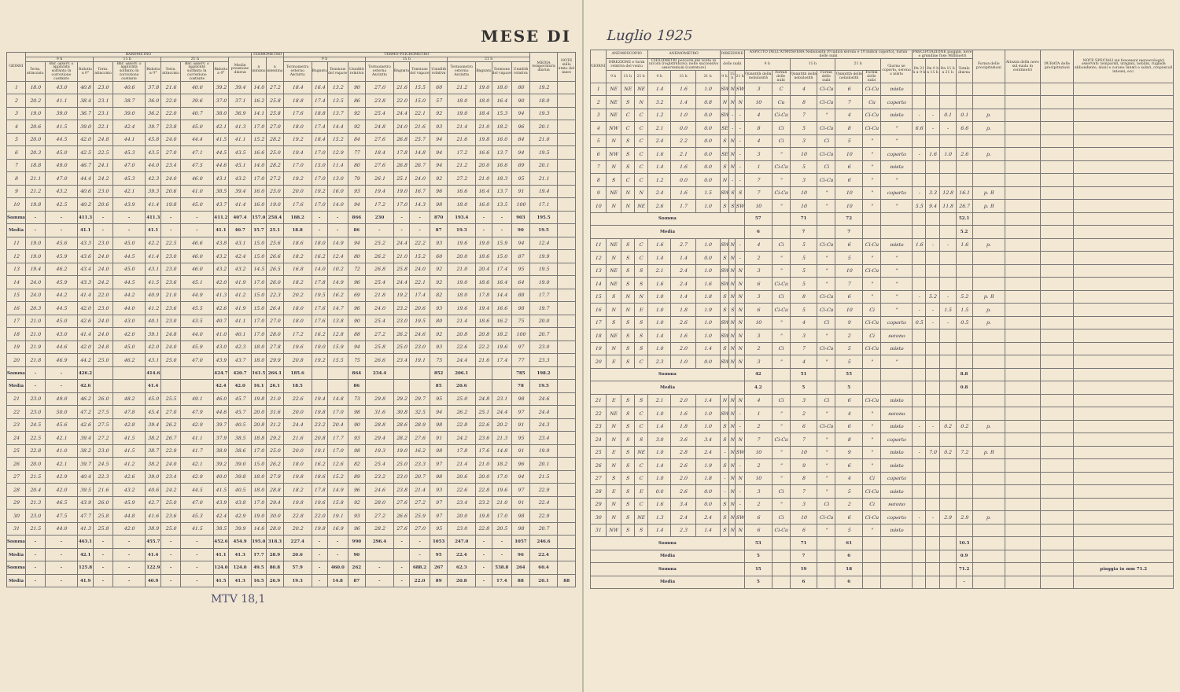MESE DI
| GIORNI | BAROMETRO | | | | | | | | | | TERMOMETRO | | TERMO-PSICROMETRO | | | | | | | | | | | | MEDIA temperatura diurna | NOTE sullo stato del mare |
| --- | --- | --- | --- | --- | --- | --- | --- | --- | --- | --- | --- | --- | --- | --- | --- | --- | --- | --- | --- | --- | --- | --- | --- | --- | --- | --- |
| | 9 h | | | 15 h | | | 21 h | | | Media pressione diurna | a minimo | a massimo | 9 h | | | | 15 h | | | | 21 h | | | | | |
| | Term. attaccato | Bar. osserv. o applicata soltanto la correzione costante | Ridotto a 0° | Term. attaccato | Bar. osserv. o applicata soltanto la correzione costante | Ridotto a 0° | Term. attaccato | Bar. osserv. o applicata soltanto la correzione costante | Ridotto a 0° | | | | Termometro esterno Asciutto | Bagnato | Tensione del vapore | Umidità relativa | Termometro esterno Asciutto | Bagnato | Tensione del vapore | Umidità relativa | Termometro esterno Asciutto | Bagnato | Tensione del vapore | Umidità relativa | | |
| 1 | 18.0 | 43.0 | 40.8 | 23.0 | 40.6 | 37.8 | 21.6 | 40.0 | 39.2 | 39.4 | 14.0 | 27.2 | 18.4 | 16.4 | 13.2 | 90 | 27.0 | 21.6 | 15.5 | 60 | 21.2 | 19.0 | 18.0 | 80 | 19.2 | |
| 2 | 20.2 | 41.1 | 38.4 | 23.1 | 38.7 | 36.0 | 22.0 | 39.6 | 37.0 | 37.1 | 16.2 | 25.8 | 18.8 | 17.4 | 13.5 | 86 | 23.8 | 22.0 | 15.0 | 57 | 18.0 | 18.0 | 16.4 | 90 | 18.0 | |
| 3 | 19.0 | 39.0 | 36.7 | 23.1 | 39.0 | 36.2 | 22.0 | 40.7 | 38.0 | 36.9 | 14.1 | 25.8 | 17.6 | 18.8 | 13.7 | 92 | 25.4 | 24.4 | 22.1 | 92 | 19.0 | 18.4 | 15.3 | 94 | 19.3 | |
| 4 | 20.6 | 41.5 | 39.0 | 22.1 | 42.4 | 39.7 | 23.8 | 45.0 | 42.1 | 41.3 | 17.0 | 27.0 | 18.0 | 17.4 | 14.4 | 92 | 24.8 | 24.0 | 21.6 | 93 | 21.4 | 21.0 | 18.2 | 96 | 20.1 | |
| 5 | 20.0 | 44.5 | 42.0 | 24.8 | 44.1 | 45.8 | 24.0 | 44.4 | 41.5 | 41.1 | 15.2 | 28.2 | 19.2 | 18.4 | 15.2 | 84 | 27.6 | 26.8 | 25.7 | 94 | 21.6 | 19.8 | 16.0 | 84 | 21.0 | |
| 6 | 20.3 | 45.0 | 42.5 | 22.5 | 45.3 | 43.5 | 27.0 | 47.1 | 44.5 | 43.5 | 16.6 | 25.0 | 19.4 | 17.0 | 12.9 | 77 | 18.4 | 17.8 | 14.8 | 94 | 17.2 | 16.6 | 13.7 | 94 | 19.5 | |
| 7 | 18.8 | 49.0 | 46.7 | 24.1 | 47.0 | 44.0 | 23.4 | 47.5 | 44.6 | 45.1 | 14.0 | 28.2 | 17.0 | 15.0 | 11.4 | 80 | 27.6 | 26.8 | 26.7 | 94 | 21.2 | 20.0 | 16.6 | 89 | 20.1 | |
| 8 | 21.1 | 47.0 | 44.4 | 24.2 | 45.3 | 42.3 | 24.0 | 46.0 | 43.1 | 43.2 | 17.0 | 27.2 | 19.2 | 17.0 | 13.0 | 79 | 26.1 | 25.1 | 24.0 | 92 | 27.2 | 21.0 | 18.3 | 95 | 21.1 | |
| 9 | 21.2 | 43.2 | 40.6 | 23.0 | 42.1 | 39.3 | 20.6 | 41.0 | 38.5 | 39.4 | 16.0 | 25.0 | 20.0 | 19.2 | 16.0 | 93 | 19.4 | 19.0 | 16.7 | 96 | 16.6 | 16.4 | 13.7 | 91 | 19.4 | |
| 10 | 19.8 | 42.5 | 40.2 | 20.6 | 43.9 | 41.4 | 19.8 | 45.0 | 43.7 | 41.4 | 16.0 | 19.0 | 17.6 | 17.0 | 14.0 | 94 | 17.2 | 17.0 | 14.3 | 98 | 18.0 | 16.0 | 13.5 | 100 | 17.1 | |
| Somma | - | - | 411.3 | - | - | 411.3 | - | - | 411.2 | 407.4 | 157.0 | 258.4 | 188.2 | - | - | 866 | 230 | - | - | 870 | 193.4 | - | - | 903 | 195.5 | |
| Media | - | - | 41.1 | - | - | 41.1 | - | - | 41.1 | 40.7 | 15.7 | 25.1 | 18.8 | - | - | 86 | - | - | - | 87 | 19.3 | - | - | 90 | 19.5 | |
| 11 | 19.0 | 45.6 | 43.3 | 23.0 | 45.0 | 42.2 | 22.5 | 46.6 | 43.8 | 43.1 | 15.0 | 25.6 | 18.6 | 18.0 | 14.9 | 94 | 25.2 | 24.4 | 22.2 | 93 | 19.6 | 19.0 | 15.9 | 94 | 12.4 | |
| 12 | 19.0 | 45.9 | 43.6 | 24.0 | 44.5 | 41.4 | 23.0 | 46.0 | 43.2 | 42.4 | 15.0 | 26.6 | 18.2 | 16.2 | 12.4 | 80 | 26.2 | 21.0 | 15.2 | 60 | 20.0 | 18.6 | 15.0 | 87 | 19.9 | |
| 13 | 19.4 | 46.2 | 43.4 | 24.0 | 45.0 | 43.1 | 23.0 | 46.0 | 43.2 | 43.2 | 14.5 | 26.5 | 16.8 | 14.0 | 10.2 | 72 | 26.8 | 25.8 | 24.0 | 92 | 21.0 | 20.4 | 17.4 | 95 | 19.5 | |
| 14 | 24.0 | 45.9 | 43.3 | 24.2 | 44.5 | 41.5 | 23.6 | 45.1 | 42.0 | 41.9 | 17.0 | 26.0 | 18.2 | 17.8 | 14.9 | 96 | 25.4 | 24.4 | 22.1 | 92 | 19.0 | 18.6 | 16.4 | 64 | 19.0 | |
| 15 | 24.0 | 44.2 | 41.4 | 22.0 | 44.2 | 40.9 | 21.0 | 44.9 | 41.3 | 41.2 | 15.0 | 22.3 | 20.2 | 19.5 | 16.2 | 69 | 21.8 | 19.2 | 17.4 | 82 | 18.0 | 17.8 | 14.4 | 88 | 17.7 | |
| 16 | 20.3 | 44.5 | 42.0 | 23.0 | 44.0 | 41.2 | 23.6 | 45.5 | 42.6 | 41.9 | 15.0 | 26.4 | 18.0 | 17.6 | 14.7 | 96 | 24.0 | 23.2 | 20.6 | 93 | 19.6 | 19.4 | 16.6 | 98 | 19.7 | |
| 17 | 21.0 | 45.0 | 42.6 | 24.0 | 43.0 | 40.1 | 23.0 | 43.5 | 40.7 | 41.1 | 17.0 | 27.0 | 18.0 | 17.6 | 13.8 | 90 | 25.4 | 23.0 | 19.5 | 80 | 21.4 | 18.6 | 16.2 | 75 | 20.0 | |
| 18 | 21.0 | 43.0 | 41.4 | 24.0 | 42.0 | 39.1 | 24.8 | 44.0 | 41.0 | 40.1 | 17.0 | 28.0 | 17.2 | 16.2 | 12.8 | 88 | 27.2 | 26.2 | 24.6 | 92 | 20.8 | 20.8 | 18.2 | 100 | 20.7 | |
| 19 | 21.9 | 44.6 | 42.0 | 24.8 | 45.0 | 42.0 | 24.0 | 45.9 | 43.0 | 42.3 | 18.0 | 27.8 | 19.6 | 19.0 | 15.9 | 94 | 25.8 | 25.0 | 23.0 | 93 | 22.6 | 22.2 | 19.6 | 97 | 23.0 | |
| 20 | 21.8 | 46.9 | 44.2 | 25.0 | 46.2 | 43.1 | 25.0 | 47.0 | 43.9 | 43.7 | 18.0 | 29.9 | 20.8 | 19.2 | 15.5 | 75 | 26.6 | 23.4 | 19.1 | 75 | 24.4 | 21.6 | 17.4 | 77 | 23.3 | |
| Somma | - | - | 426.2 | | | 414.6 | | | 424.7 | 420.7 | 161.5 | 266.1 | 185.6 | | | 864 | 234.4 | | | 852 | 206.1 | | | 785 | 198.2 | |
| Media | - | - | 42.6 | | | 41.4 | | | 42.4 | 42.0 | 16.1 | 26.1 | 18.5 | | | 86 | | | | 85 | 20.6 | | | 78 | 19.5 | |
| 21 | 23.0 | 49.0 | 46.2 | 26.0 | 48.2 | 45.0 | 25.5 | 49.1 | 46.0 | 45.7 | 19.8 | 31.0 | 22.6 | 19.4 | 14.8 | 73 | 29.8 | 29.2 | 29.7 | 95 | 25.0 | 24.8 | 23.1 | 98 | 24.6 | |
| 22 | 23.0 | 50.0 | 47.2 | 27.5 | 47.8 | 45.4 | 27.0 | 47.9 | 44.6 | 45.7 | 20.0 | 31.6 | 20.0 | 19.8 | 17.0 | 98 | 31.6 | 30.8 | 32.5 | 94 | 26.2 | 25.1 | 24.4 | 97 | 24.4 | |
| 23 | 24.5 | 45.6 | 42.6 | 27.5 | 42.8 | 39.4 | 26.2 | 42.9 | 39.7 | 40.5 | 20.8 | 31.2 | 24.4 | 23.2 | 20.4 | 90 | 28.8 | 28.6 | 28.9 | 98 | 22.8 | 22.6 | 20.2 | 91 | 24.3 | |
| 24 | 22.5 | 42.1 | 39.4 | 27.2 | 41.5 | 38.2 | 26.7 | 41.1 | 37.9 | 38.5 | 18.8 | 29.2 | 21.6 | 20.8 | 17.7 | 93 | 29.4 | 28.2 | 27.6 | 91 | 24.2 | 23.6 | 21.3 | 95 | 23.4 | |
| 25 | 22.8 | 41.0 | 38.2 | 23.0 | 41.5 | 38.7 | 22.9 | 41.7 | 38.9 | 38.6 | 17.0 | 25.0 | 20.0 | 19.1 | 17.0 | 98 | 19.3 | 19.0 | 16.2 | 98 | 17.8 | 17.6 | 14.8 | 91 | 19.9 | |
| 26 | 20.0 | 42.1 | 39.7 | 24.5 | 41.2 | 38.2 | 24.0 | 42.1 | 39.2 | 39.0 | 15.0 | 26.2 | 18.0 | 16.2 | 12.6 | 82 | 25.4 | 25.0 | 23.3 | 97 | 21.4 | 21.0 | 18.2 | 96 | 20.1 | |
| 27 | 21.5 | 42.9 | 40.4 | 22.3 | 42.6 | 39.0 | 23.4 | 42.9 | 40.0 | 39.8 | 18.0 | 27.9 | 19.8 | 18.6 | 15.2 | 89 | 23.2 | 23.0 | 20.7 | 98 | 20.6 | 20.0 | 17.0 | 94 | 21.5 | |
| 28 | 20.4 | 42.0 | 39.5 | 21.6 | 43.2 | 40.6 | 24.2 | 44.5 | 41.5 | 40.5 | 18.0 | 28.8 | 18.2 | 17.8 | 14.9 | 96 | 24.6 | 23.8 | 21.4 | 93 | 22.6 | 22.8 | 19.6 | 97 | 22.9 | |
| 29 | 21.3 | 46.5 | 43.9 | 26.0 | 45.9 | 42.7 | 25.0 | 47.0 | 43.9 | 43.8 | 17.0 | 29.4 | 19.8 | 19.6 | 15.8 | 92 | 28.0 | 27.6 | 27.2 | 97 | 23.4 | 23.2 | 21.0 | 91 | 22.4 | |
| 30 | 23.0 | 47.5 | 47.7 | 25.8 | 44.8 | 41.6 | 23.6 | 45.3 | 42.4 | 42.9 | 19.0 | 30.0 | 22.8 | 22.0 | 19.1 | 93 | 27.2 | 26.6 | 25.9 | 97 | 20.0 | 19.8 | 17.0 | 98 | 22.9 | |
| 31 | 21.5 | 44.0 | 41.3 | 25.8 | 42.0 | 38.9 | 25.0 | 41.5 | 38.5 | 39.9 | 14.6 | 28.0 | 20.2 | 19.8 | 16.9 | 96 | 28.2 | 27.6 | 27.0 | 95 | 23.0 | 22.8 | 20.5 | 98 | 20.7 | |
| Somma | - | - | 463.1 | - | - | 455.7 | - | - | 452.6 | 454.9 | 195.0 | 318.3 | 227.4 | - | - | 990 | 296.4 | - | - | 1053 | 247.0 | - | - | 1057 | 246.6 | |
| Media | - | - | 42.1 | - | - | 41.4 | - | - | 41.1 | 41.3 | 17.7 | 28.9 | 20.6 | - | - | 90 | | | - | 95 | 22.4 | - | - | 96 | 22.4 | |
| Somma | - | - | 125.8 | - | - | 122.9 | - | - | 124.0 | 124.0 | 49.5 | 80.8 | 57.9 | - | 460.0 | 262 | - | - | 688.2 | 267 | 62.3 | - | 538.8 | 264 | 60.4 | |
| Media | - | - | 41.9 | - | - | 40.9 | - | - | 41.5 | 41.3 | 16.5 | 26.9 | 19.3 | - | 14.8 | 87 | - | - | 22.0 | 89 | 20.8 | - | 17.4 | 88 | 20.1 | 88 |
MTV 18,1
Luglio 1925
| GIORNI | ANEMOSCOPIO | | | ANEMOMETRO | | | DIREZIONE | | | ASPETTO DELL'ATMOSFERA Nebulosità (0 indica sereno e 10 indica coperto), forma delle nubi | | | | | | | PRECIPITAZIONE pioggia, neve e grandine fuse Millimetri | | | | Forma delle precipitazioni | Altezza della neve sul suolo in centimetri | DURATA delle precipitazioni | NOTE SPECIALI sui fenomeni meteorologici osservati: temporali, uragani, nebbia, rugiada abbondante, aloni e corone lunari e solari, crepuscoli intensi, ecc. |
| --- | --- | --- | --- | --- | --- | --- | --- | --- | --- | --- | --- | --- | --- | --- | --- | --- | --- | --- | --- | --- | --- | --- | --- | --- |
| | DIREZIONE e forza relativa del vento | | | CHILOMETRI percorsi dal vento in un'ora (registratore); nelle successive osservazioni (contatore) | | | delle nubi | | | 9 h | | 15 h | | 21 h | | Giorno se coperto, sereno o misto | Da 21 h a 9 h | Da 9 h a 15 h | Da 15 h a 21 h | Totale diurno | | | | |
| | 9 h | 15 h | 21 h | 9 h | 15 h | 21 h | 9 h | 15 h | 21 h | Quantità della nebulosità | Forma delle nubi | Quantità della nebulosità | Forma delle nubi | Quantità della nebulosità | Forma delle nubi | | | | | | | | | |
| 1 | NE | NE | NE | 1.4 | 1.6 | 1.0 | SW | N | SW | 3 | C | 4 | Ci-Cu | 6 | Ci-Cu | misto | | | | | | | | |
| 2 | NE | S | N | 3.2 | 1.4 | 0.8 | N | N | N | 10 | Cu | 8 | Ci-Cu | 7 | Cu | coperto | | | | | | | | |
| 3 | NE | C | C | 1.2 | 1.0 | 0.0 | SW | - | - | 4 | Ci-Cu | 7 | " | 4 | Ci-Cu | misto | - | - | 0.1 | 0.1 | p. | | | |
| 4 | NW | C | C | 2.1 | 0.0 | 0.0 | SE | - | - | 8 | Ci | 5 | Ci-Cu | 8 | Ci-Cu | " | 6.6 | - | - | 6.6 | p. | | | |
| 5 | N | S | C | 2.4 | 2.2 | 0.0 | S | N | - | 4 | Ci | 3 | Ci | 5 | " | " | | | | | | | | |
| 6 | NW | S | C | 1.6 | 2.1 | 0.0 | SE | N | - | 3 | " | 10 | Ci-Cu | 10 | " | coperto | - | 1.6 | 1.0 | 2.6 | p. | | | |
| 7 | N | S | C | 1.4 | 1.6 | 0.0 | S | N | - | 1 | Ci-Cu | 5 | Ci | 6 | " | misto | | | | | | | | |
| 8 | S | C | C | 1.2 | 0.0 | 0.0 | N | - | - | 7 | " | 3 | Ci-Cu | 6 | " | " | | | | | | | | |
| 9 | NE | N | N | 2.4 | 1.6 | 1.5 | SW | S | S | 7 | Ci-Cu | 10 | " | 10 | " | coperto | - | 3.3 | 12.8 | 16.1 | p. B | | | |
| 10 | N | N | NE | 2.6 | 1.7 | 1.0 | S | S | SW | 10 | " | 10 | " | 10 | " | " | 5.5 | 9.4 | 11.8 | 26.7 | p. B | | | |
| Somma | | | | | | | | | | 57 | | 71 | | 72 | | | | | | 52.1 | | | | |
| Media | | | | | | | | | | 6 | | 7 | | 7 | | | | | | 5.2 | | | | |
| 11 | NE | S | C | 1.6 | 2.7 | 1.0 | SW | N | - | 4 | Ci | 5 | Ci-Cu | 6 | Ci-Cu | misto | 1.6 | - | - | 1.6 | p. | | | |
| 12 | N | S | C | 1.4 | 1.4 | 0.0 | S | N | - | 2 | " | 5 | " | 5 | " | " | | | | | | | | |
| 13 | NE | S | S | 2.1 | 2.4 | 1.0 | SW | N | N | 3 | " | 5 | " | 10 | Ci-Cu | " | | | | | | | | |
| 14 | NE | S | S | 1.6 | 2.4 | 1.6 | SW | N | N | 6 | Ci-Cu | 5 | " | 7 | " | " | | | | | | | | |
| 15 | S | N | N | 1.0 | 1.4 | 1.8 | S | N | N | 3 | Ci | 8 | Ci-Cu | 6 | " | " | - | 5.2 | - | 5.2 | p. B | | | |
| 16 | N | N | E | 1.0 | 1.8 | 1.9 | S | S | N | 6 | Ci-Cu | 5 | Ci-Cu | 10 | Ci | " | - | - | 1.5 | 1.5 | p. | | | |
| 17 | S | S | S | 1.0 | 2.6 | 1.0 | SW | N | N | 10 | " | 4 | Ci | 9 | Ci-Cu | coperto | 0.5 | - | - | 0.5 | p. | | | |
| 18 | NE | S | S | 1.4 | 1.6 | 1.0 | SW | N | N | 3 | " | 3 | " | 2 | Ci | sereno | | | | | | | | |
| 19 | N | S | S | 1.0 | 2.0 | 1.4 | S | N | N | 2 | Ci | 7 | Ci-Cu | 5 | Ci-Cu | misto | | | | | | | | |
| 20 | E | S | C | 2.3 | 1.0 | 0.0 | SW | N | N | 3 | " | 4 | " | 5 | " | " | | | | | | | | |
| Somma | | | | | | | | | | 42 | | 51 | | 55 | | | | | | 8.8 | | | | |
| Media | | | | | | | | | | 4.2 | | 5 | | 5 | | | | | | 0.8 | | | | |
| 21 | E | S | S | 2.1 | 2.0 | 1.4 | N | N | N | 4 | Ci | 3 | Ci | 6 | Ci-Cu | misto | | | | | | | | |
| 22 | NE | S | C | 1.0 | 1.6 | 1.0 | SW | N | - | 1 | " | 2 | " | 4 | " | sereno | | | | | | | | |
| 23 | N | S | C | 1.4 | 1.8 | 1.0 | S | N | - | 2 | " | 6 | Ci-Cu | 6 | " | misto | - | - | 0.2 | 0.2 | p. | | | |
| 24 | N | S | S | 3.0 | 3.6 | 3.4 | S | N | N | 7 | Ci-Cu | 7 | " | 8 | " | coperto | | | | | | | | |
| 25 | E | S | NE | 1.0 | 2.8 | 2.4 | - | N | SW | 10 | " | 10 | " | 9 | " | misto | - | 7.0 | 0.2 | 7.2 | p. B | | | |
| 26 | N | S | C | 1.4 | 2.6 | 1.9 | S | N | - | 2 | " | 9 | " | 6 | " | misto | | | | | | | | |
| 27 | S | S | C | 1.0 | 2.0 | 1.8 | - | N | N | 10 | " | 8 | " | 4 | Ci | coperto | | | | | | | | |
| 28 | E | S | E | 0.0 | 2.6 | 0.0 | - | N | - | 3 | Ci | 7 | " | 5 | Ci-Cu | misto | | | | | | | | |
| 29 | N | S | C | 1.6 | 3.4 | 0.0 | S | N | - | 2 | " | 3 | Ci | 2 | Ci | sereno | | | | | | | | |
| 30 | N | S | NE | 1.3 | 2.4 | 2.4 | S | N | SW | 6 | Ci | 10 | Ci-Cu | 6 | Ci-Cu | coperto | - | - | 2.9 | 2.9 | p. | | | |
| 31 | NW | S | S | 1.4 | 2.3 | 1.4 | S | N | N | 6 | Ci-Cu | 6 | " | 5 | " | misto | | | | | | | | |
| Somma | | | | | | | | | | 53 | | 71 | | 61 | | | | | | 10.3 | | | | |
| Media | | | | | | | | | | 5 | | 7 | | 6 | | | | | | 0.9 | | | | |
| Somma | | | | | | | | | | 15 | | 19 | | 18 | | | | | | 71.2 | | | | pioggia in mm 71.2 |
| Media | | | | | | | | | | 5 | | 6 | | 6 | | | | | | - | | | | |